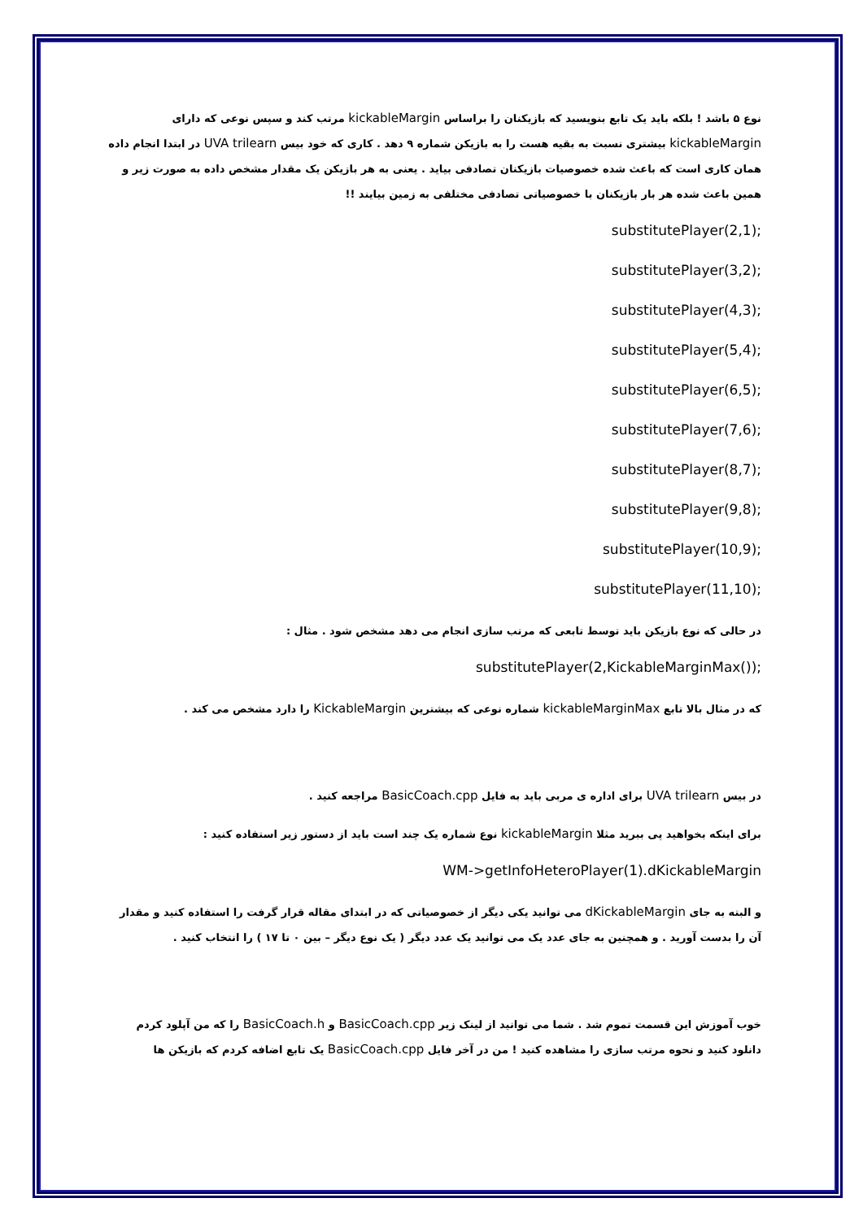نوع ۵ باشد ! بلکه باید یک تابع بنویسید که بازیکنان را براساس kickableMargin مرتب کند و سپس نوعی که دارای kickableMargin بیشتری نسبت به بقیه هست را به بازیکن شماره ۹ دهد . کاری که خود بیس UVA trilearn در ابتدا انجام داده همان کاری است که باعث شده خصوصیات بازیکنان تصادفی بیاید . یعنی به هر بازیکن یک مقدار مشخص داده به صورت زیر و همین باعث شده هر بار بازیکنان با خصوصیاتی تصادفی مختلفی به زمین بیایند !!
substitutePlayer(2,1);
substitutePlayer(3,2);
substitutePlayer(4,3);
substitutePlayer(5,4);
substitutePlayer(6,5);
substitutePlayer(7,6);
substitutePlayer(8,7);
substitutePlayer(9,8);
substitutePlayer(10,9);
substitutePlayer(11,10);
در حالی که نوع بازیکن باید توسط تابعی که مرتب سازی انجام می دهد مشخص شود . مثال :
substitutePlayer(2,KickableMarginMax());
که در مثال بالا تابع kickableMarginMax شماره نوعی که بیشترین KickableMargin را دارد مشخص می کند .
در بیس UVA trilearn برای اداره ی مربی باید به فایل BasicCoach.cpp مراجعه کنید .
برای اینکه بخواهید پی ببرید مثلا kickableMargin نوع شماره یک چند است باید از دستور زیر استفاده کنید :
WM->getInfoHeteroPlayer(1).dKickableMargin
و البته به جای dKickableMargin می توانید یکی دیگر از خصوصیاتی که در ابتدای مقاله قرار گرفت را استفاده کنید و مقدار آن را بدست آورید . و همچنین به جای عدد یک می توانید یک عدد دیگر ( یک نوع دیگر – بین ۰ تا ۱۷ ) را انتخاب کنید .
خوب آموزش این قسمت تموم شد . شما می توانید از لینک زیر BasicCoach.cpp و BasicCoach.h را که من آپلود کردم دانلود کنید و نحوه مرتب سازی را مشاهده کنید ! من در آخر فایل BasicCoach.cpp یک تابع اضافه کردم که بازیکن ها